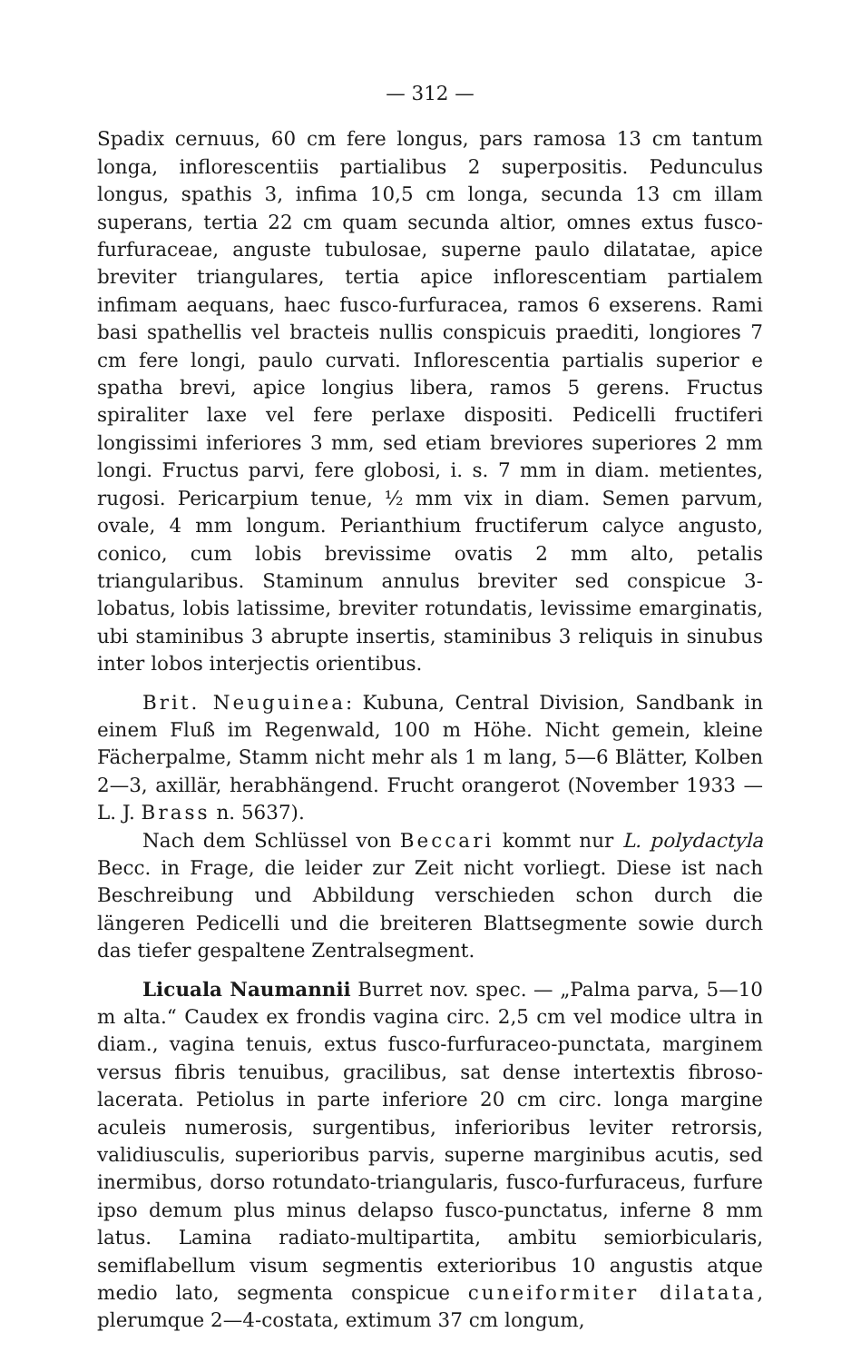— 312 —
Spadix cernuus, 60 cm fere longus, pars ramosa 13 cm tantum longa, inflorescentiis partialibus 2 superpositis. Pedunculus longus, spathis 3, infima 10,5 cm longa, secunda 13 cm illam superans, tertia 22 cm quam secunda altior, omnes extus fusco-furfuraceae, anguste tubulosae, superne paulo dilatatae, apice breviter triangulares, tertia apice inflorescentiam partialem infimam aequans, haec fusco-furfuracea, ramos 6 exserens. Rami basi spathellis vel bracteis nullis conspicuis praediti, longiores 7 cm fere longi, paulo curvati. Inflorescentia partialis superior e spatha brevi, apice longius libera, ramos 5 gerens. Fructus spiraliter laxe vel fere perlaxe dispositi. Pedicelli fructiferi longissimi inferiores 3 mm, sed etiam breviores superiores 2 mm longi. Fructus parvi, fere globosi, i. s. 7 mm in diam. metientes, rugosi. Pericarpium tenue, ½ mm vix in diam. Semen parvum, ovale, 4 mm longum. Perianthium fructiferum calyce angusto, conico, cum lobis brevissime ovatis 2 mm alto, petalis triangularibus. Staminum annulus breviter sed conspicue 3-lobatus, lobis latissime, breviter rotundatis, levissime emarginatis, ubi staminibus 3 abrupte insertis, staminibus 3 reliquis in sinubus inter lobos interjectis orientibus.
Brit. Neuguinea: Kubuna, Central Division, Sandbank in einem Fluß im Regenwald, 100 m Höhe. Nicht gemein, kleine Fächerpalme, Stamm nicht mehr als 1 m lang, 5—6 Blätter, Kolben 2—3, axillär, herabhängend. Frucht orangerot (November 1933 — L. J. Brass n. 5637).
Nach dem Schlüssel von Beccari kommt nur L. polydactyla Becc. in Frage, die leider zur Zeit nicht vorliegt. Diese ist nach Beschreibung und Abbildung verschieden schon durch die längeren Pedicelli und die breiteren Blattsegmente sowie durch das tiefer gespaltene Zentralsegment.
Licuala Naumannii Burret nov. spec. — „Palma parva, 5—10 m alta.“ Caudex ex frondis vagina circ. 2,5 cm vel modice ultra in diam., vagina tenuis, extus fusco-furfuraceo-punctata, marginem versus fibris tenuibus, gracilibus, sat dense intertextis fibroso-lacerata. Petiolus in parte inferiore 20 cm circ. longa margine aculeis numerosis, surgentibus, inferioribus leviter retrorsis, validiusculis, superioribus parvis, superne marginibus acutis, sed inermibus, dorso rotundato-triangularis, fusco-furfuraceus, furfure ipso demum plus minus delapso fusco-punctatus, inferne 8 mm latus. Lamina radiato-multipartita, ambitu semiorbicularis, semiflabellum visum segmentis exterioribus 10 angustis atque medio lato, segmenta conspicue cuneiformiter dilatata, plerumque 2—4-costata, extimum 37 cm longum,